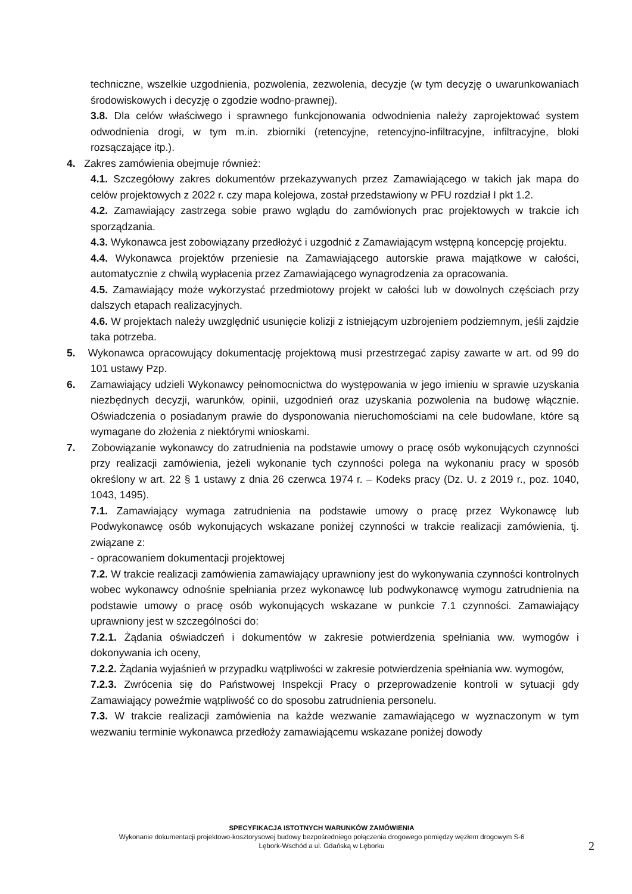techniczne, wszelkie uzgodnienia, pozwolenia, zezwolenia, decyzje (w tym decyzję o uwarunkowaniach środowiskowych i decyzję o zgodzie wodno-prawnej).
3.8. Dla celów właściwego i sprawnego funkcjonowania odwodnienia należy zaprojektować system odwodnienia drogi, w tym m.in. zbiorniki (retencyjne, retencyjno-infiltracyjne, infiltracyjne, bloki rozsączające itp.).
4. Zakres zamówienia obejmuje również:
4.1. Szczegółowy zakres dokumentów przekazywanych przez Zamawiającego w takich jak mapa do celów projektowych z 2022 r. czy mapa kolejowa, został przedstawiony w PFU rozdział I pkt 1.2.
4.2. Zamawiający zastrzega sobie prawo wglądu do zamówionych prac projektowych w trakcie ich sporządzania.
4.3. Wykonawca jest zobowiązany przedłożyć i uzgodnić z Zamawiającym wstępną koncepcję projektu.
4.4. Wykonawca projektów przeniesie na Zamawiającego autorskie prawa majątkowe w całości, automatycznie z chwilą wypłacenia przez Zamawiającego wynagrodzenia za opracowania.
4.5. Zamawiający może wykorzystać przedmiotowy projekt w całości lub w dowolnych częściach przy dalszych etapach realizacyjnych.
4.6. W projektach należy uwzględnić usunięcie kolizji z istniejącym uzbrojeniem podziemnym, jeśli zajdzie taka potrzeba.
5. Wykonawca opracowujący dokumentację projektową musi przestrzegać zapisy zawarte w art. od 99 do 101 ustawy Pzp.
6. Zamawiający udzieli Wykonawcy pełnomocnictwa do występowania w jego imieniu w sprawie uzyskania niezbędnych decyzji, warunków, opinii, uzgodnień oraz uzyskania pozwolenia na budowę włącznie. Oświadczenia o posiadanym prawie do dysponowania nieruchomościami na cele budowlane, które są wymagane do złożenia z niektórymi wnioskami.
7. Zobowiązanie wykonawcy do zatrudnienia na podstawie umowy o pracę osób wykonujących czynności przy realizacji zamówienia, jeżeli wykonanie tych czynności polega na wykonaniu pracy w sposób określony w art. 22 § 1 ustawy z dnia 26 czerwca 1974 r. – Kodeks pracy (Dz. U. z 2019 r., poz. 1040, 1043, 1495).
7.1. Zamawiający wymaga zatrudnienia na podstawie umowy o pracę przez Wykonawcę lub Podwykonawcę osób wykonujących wskazane poniżej czynności w trakcie realizacji zamówienia, tj. związane z:
- opracowaniem dokumentacji projektowej
7.2. W trakcie realizacji zamówienia zamawiający uprawniony jest do wykonywania czynności kontrolnych wobec wykonawcy odnośnie spełniania przez wykonawcę lub podwykonawcę wymogu zatrudnienia na podstawie umowy o pracę osób wykonujących wskazane w punkcie 7.1 czynności. Zamawiający uprawniony jest w szczególności do:
7.2.1. Żądania oświadczeń i dokumentów w zakresie potwierdzenia spełniania ww. wymogów i dokonywania ich oceny,
7.2.2. Żądania wyjaśnień w przypadku wątpliwości w zakresie potwierdzenia spełniania ww. wymogów,
7.2.3. Zwrócenia się do Państwowej Inspekcji Pracy o przeprowadzenie kontroli w sytuacji gdy Zamawiający poweźmie wątpliwość co do sposobu zatrudnienia personelu.
7.3. W trakcie realizacji zamówienia na każde wezwanie zamawiającego w wyznaczonym w tym wezwaniu terminie wykonawca przedłoży zamawiającemu wskazane poniżej dowody
SPECYFIKACJA ISTOTNYCH WARUNKÓW ZAMÓWIENIA
Wykonanie dokumentacji projektowo-kosztorysowej budowy bezpośredniego połączenia drogowego pomiędzy węzłem drogowym S-6
Lębork-Wschód a ul. Gdańską w Lęborku
2